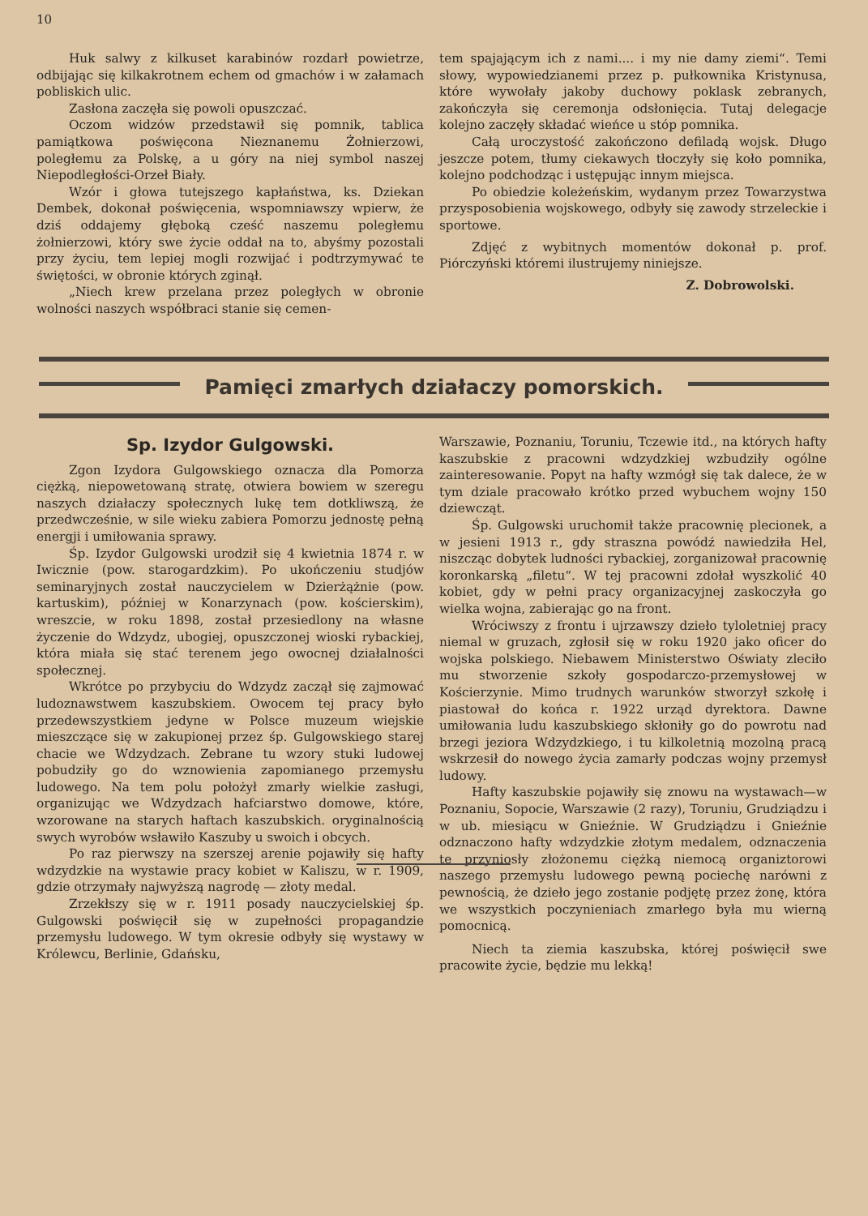10
Huk salwy z kilkuset karabinów rozdarł powietrze, odbijając się kilkakrotnem echem od gmachów i w załamach pobliskich ulic.
Zasłona zaczęła się powoli opuszczać.
Oczom widzów przedstawił się pomnik, tablica pamiątkowa poświęcona Nieznanemu Żołnierzowi, poległemu za Polskę, a u góry na niej symbol naszej Niepodległości-Orzeł Biały.
Wzór i głowa tutejszego kapłaństwa, ks. Dziekan Dembek, dokonał poświęcenia, wspomniawszy wpierw, że dziś oddajemy głęboką cześć naszemu poległemu żołnierzowi, który swe życie oddał na to, abyśmy pozostali przy życiu, tem lepiej mogli rozwijać i podtrzymywać te świętości, w obronie których zginął.
„Niech krew przelana przez poległych w obronie wolności naszych współbraci stanie się cemen-
tem spajającym ich z nami.... i my nie damy ziemi“. Temi słowy, wypowiedzianemi przez p. pułkownika Kristynusa, które wywołały jakoby duchowy poklask zebranych, zakończyła się ceremonja odsłonięcia. Tutaj delegacje kolejno zaczęły składać wieńce u stóp pomnika.
Całą uroczystość zakończono defiladą wojsk. Długo jeszcze potem, tłumy ciekawych tłoczyły się koło pomnika, kolejno podchodząc i ustępując innym miejsca.
Po obiedzie koleżeńskim, wydanym przez Towarzystwa przysposobienia wojskowego, odbyły się zawody strzeleckie i sportowe.
Zdjęć z wybitnych momentów dokonał p. prof. Piórczyński któremi ilustrujemy niniejsze.
Z. Dobrowolski.
Pamięci zmarłych działaczy pomorskich.
Sp. Izydor Gulgowski.
Zgon Izydora Gulgowskiego oznacza dla Pomorza ciężką, niepowetowaną stratę, otwiera bowiem w szeregu naszych działaczy społecznych lukę tem dotkliwszą, że przedwcześnie, w sile wieku zabiera Pomorzu jednostę pełną energji i umiłowania sprawy.
Śp. Izydor Gulgowski urodził się 4 kwietnia 1874 r. w Iwicznie (pow. starogardzkim). Po ukończeniu studjów seminaryjnych został nauczycielem w Dzierżążnie (pow. kartuskim), później w Konarzynach (pow. kościerskim), wreszcie, w roku 1898, został przesiedlony na własne życzenie do Wdzydz, ubogiej, opuszczonej wioski rybackiej, która miała się stać terenem jego owocnej działalności społecznej.
Wkrótce po przybyciu do Wdzydz zaczął się zajmować ludoznawstwem kaszubskiem. Owocem tej pracy było przedewszystkiem jedyne w Polsce muzeum wiejskie mieszczące się w zakupionej przez śp. Gulgowskiego starej chacie we Wdzydzach. Zebrane tu wzory stuki ludowej pobudziły go do wznowienia zapomianego przemysłu ludowego. Na tem polu położył zmarły wielkie zasługi, organizując we Wdzydzach hafciarstwo domowe, które, wzorowane na starych haftach kaszubskich. oryginalnością swych wyrobów wsławiło Kaszuby u swoich i obcych.
Po raz pierwszy na szerszej arenie pojawiły się hafty wdzydzkie na wystawie pracy kobiet w Kaliszu, w r. 1909, gdzie otrzymały najwyższą nagrodę — złoty medal.
Zrzekłszy się w r. 1911 posady nauczycielskiej śp. Gulgowski poświęcił się w zupełności propagandzie przemysłu ludowego. W tym okresie odbyły się wystawy w Królewcu, Berlinie, Gdańsku,
Warszawie, Poznaniu, Toruniu, Tczewie itd., na których hafty kaszubskie z pracowni wdzydzkiej wzbudziły ogólne zainteresowanie. Popyt na hafty wzmógł się tak dalece, że w tym dziale pracowało krótko przed wybuchem wojny 150 dziewcząt.
Śp. Gulgowski uruchomił także pracownię plecionek, a w jesieni 1913 r., gdy straszna powódź nawiedziła Hel, niszcząc dobytek ludności rybackiej, zorganizował pracownię koronkarską „filetu“. W tej pracowni zdołał wyszkolić 40 kobiet, gdy w pełni pracy organizacyjnej zaskoczyła go wielka wojna, zabierając go na front.
Wróciwszy z frontu i ujrzawszy dzieło tyloletniej pracy niemal w gruzach, zgłosił się w roku 1920 jako oficer do wojska polskiego. Niebawem Ministerstwo Oświaty zleciło mu stworzenie szkoły gospodarczo-przemysłowej w Kościerzynie. Mimo trudnych warunków stworzył szkołę i piastował do końca r. 1922 urząd dyrektora. Dawne umiłowania ludu kaszubskiego skłoniły go do powrotu nad brzegi jeziora Wdzydzkiego, i tu kilkoletnią mozolną pracą wskrzesił do nowego życia zamarły podczas wojny przemysł ludowy.
Hafty kaszubskie pojawiły się znowu na wystawach—w Poznaniu, Sopocie, Warszawie (2 razy), Toruniu, Grudziądzu i w ub. miesiącu w Gnieźnie. W Grudziądzu i Gnieźnie odznaczono hafty wdzydzkie złotym medalem, odznaczenia te przyniosły złożonemu ciężką niemocą organiztorowi naszego przemysłu ludowego pewną pociechę narówni z pewnością, że dzieło jego zostanie podjętę przez żonę, która we wszystkich poczynieniach zmarłego była mu wierną pomocnicą.
Niech ta ziemia kaszubska, której poświęcił swe pracowite życie, będzie mu lekką!